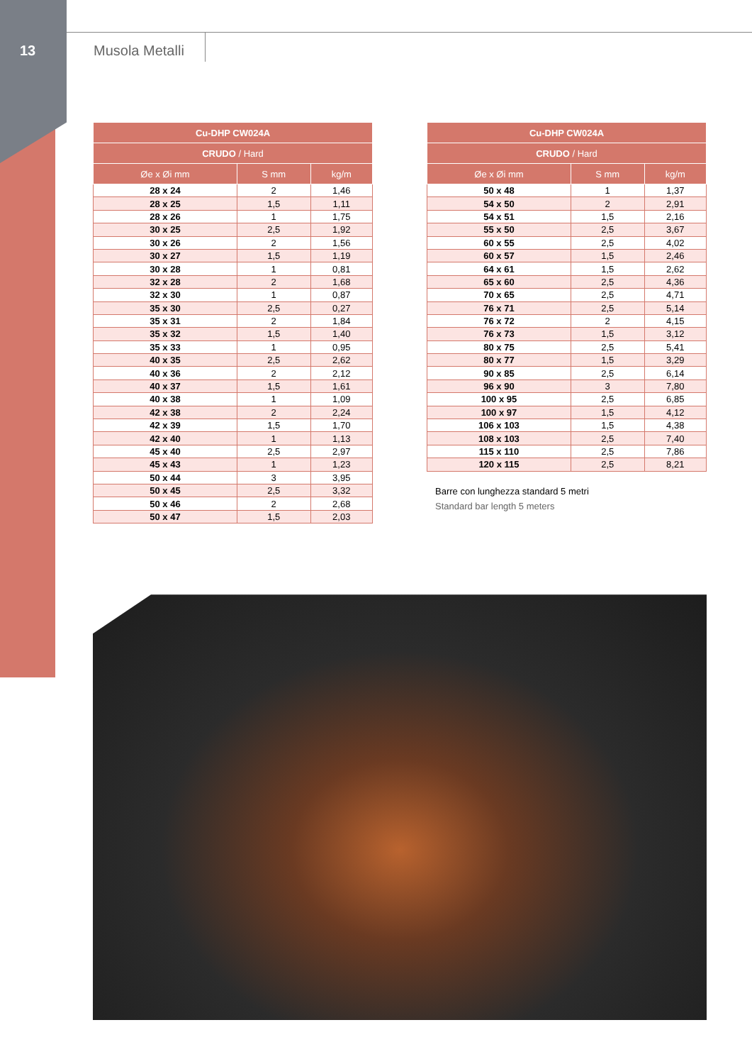13 Musola Metalli
| Cu-DHP CW024A | | |
| --- | --- | --- |
| CRUDO / Hard | | |
| Øe x Øi mm | S mm | kg/m |
| 28 x 24 | 2 | 1,46 |
| 28 x 25 | 1,5 | 1,11 |
| 28 x 26 | 1 | 1,75 |
| 30 x 25 | 2,5 | 1,92 |
| 30 x 26 | 2 | 1,56 |
| 30 x 27 | 1,5 | 1,19 |
| 30 x 28 | 1 | 0,81 |
| 32 x 28 | 2 | 1,68 |
| 32 x 30 | 1 | 0,87 |
| 35 x 30 | 2,5 | 0,27 |
| 35 x 31 | 2 | 1,84 |
| 35 x 32 | 1,5 | 1,40 |
| 35 x 33 | 1 | 0,95 |
| 40 x 35 | 2,5 | 2,62 |
| 40 x 36 | 2 | 2,12 |
| 40 x 37 | 1,5 | 1,61 |
| 40 x 38 | 1 | 1,09 |
| 42 x 38 | 2 | 2,24 |
| 42 x 39 | 1,5 | 1,70 |
| 42 x 40 | 1 | 1,13 |
| 45 x 40 | 2,5 | 2,97 |
| 45 x 43 | 1 | 1,23 |
| 50 x 44 | 3 | 3,95 |
| 50 x 45 | 2,5 | 3,32 |
| 50 x 46 | 2 | 2,68 |
| 50 x 47 | 1,5 | 2,03 |
| Cu-DHP CW024A | | |
| --- | --- | --- |
| CRUDO / Hard | | |
| Øe x Øi mm | S mm | kg/m |
| 50 x 48 | 1 | 1,37 |
| 54 x 50 | 2 | 2,91 |
| 54 x 51 | 1,5 | 2,16 |
| 55 x 50 | 2,5 | 3,67 |
| 60 x 55 | 2,5 | 4,02 |
| 60 x 57 | 1,5 | 2,46 |
| 64 x 61 | 1,5 | 2,62 |
| 65 x 60 | 2,5 | 4,36 |
| 70 x 65 | 2,5 | 4,71 |
| 76 x 71 | 2,5 | 5,14 |
| 76 x 72 | 2 | 4,15 |
| 76 x 73 | 1,5 | 3,12 |
| 80 x 75 | 2,5 | 5,41 |
| 80 x 77 | 1,5 | 3,29 |
| 90 x 85 | 2,5 | 6,14 |
| 96 x 90 | 3 | 7,80 |
| 100 x 95 | 2,5 | 6,85 |
| 100 x 97 | 1,5 | 4,12 |
| 106 x 103 | 1,5 | 4,38 |
| 108 x 103 | 2,5 | 7,40 |
| 115 x 110 | 2,5 | 7,86 |
| 120 x 115 | 2,5 | 8,21 |
Barre con lunghezza standard 5 metri
Standard bar length 5 meters